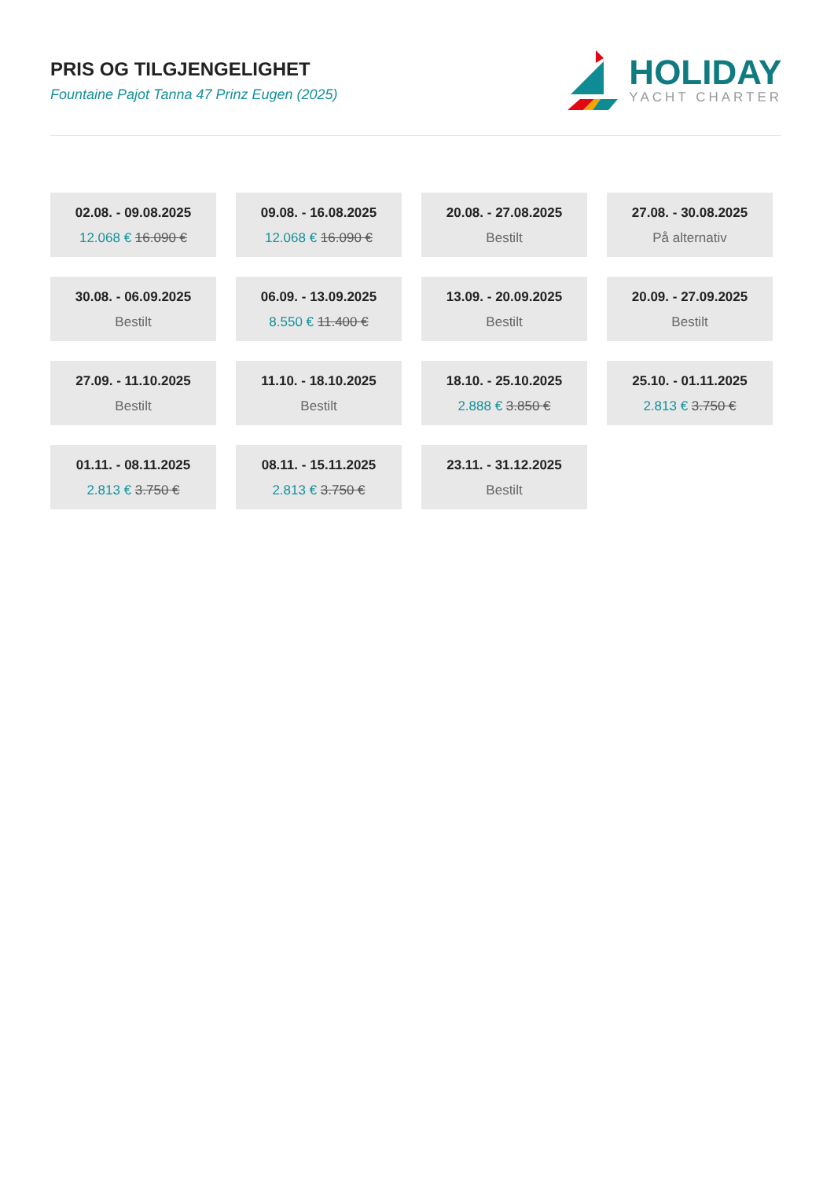PRIS OG TILGJENGELIGHET
Fountaine Pajot Tanna 47 Prinz Eugen (2025)
HOLIDAY
YACHT CHARTER
02.08. - 09.08.2025
12.068 € 16.090 €
09.08. - 16.08.2025
12.068 € 16.090 €
20.08. - 27.08.2025
Bestilt
27.08. - 30.08.2025
På alternativ
30.08. - 06.09.2025
Bestilt
06.09. - 13.09.2025
8.550 € 11.400 €
13.09. - 20.09.2025
Bestilt
20.09. - 27.09.2025
Bestilt
27.09. - 11.10.2025
Bestilt
11.10. - 18.10.2025
Bestilt
18.10. - 25.10.2025
2.888 € 3.850 €
25.10. - 01.11.2025
2.813 € 3.750 €
01.11. - 08.11.2025
2.813 € 3.750 €
08.11. - 15.11.2025
2.813 € 3.750 €
23.11. - 31.12.2025
Bestilt